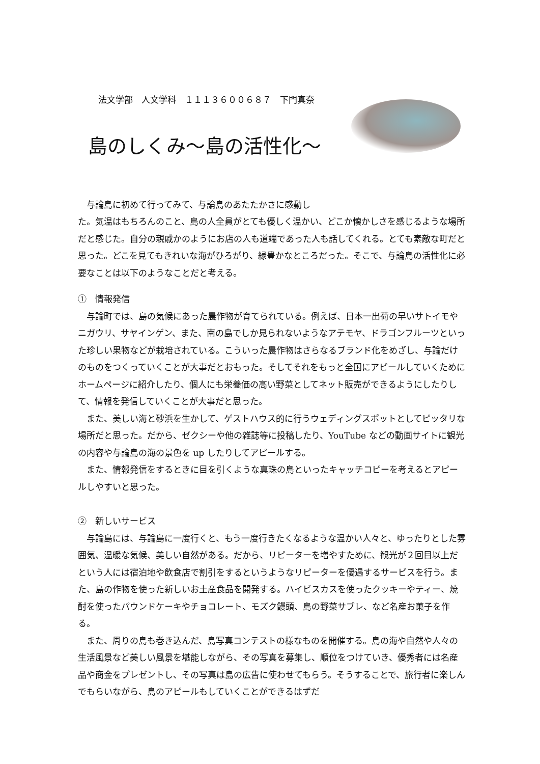法文学部　人文学科　１１１３６００６８７　下門真奈
島のしくみ～島の活性化～
与論島に初めて行ってみて、与論島のあたたかさに感動し
た。気温はもちろんのこと、島の人全員がとても優しく温かい、どこか懐かしさを感じるような場所だと感じた。自分の親戚かのようにお店の人も道端であった人も話してくれる。とても素敵な町だと思った。どこを見てもきれいな海がひろがり、緑豊かなところだった。そこで、与論島の活性化に必要なことは以下のようなことだと考える。
①　情報発信
与論町では、島の気候にあった農作物が育てられている。例えば、日本一出荷の早いサトイモやニガウリ、サヤインゲン、また、南の島でしか見られないようなアテモヤ、ドラゴンフルーツといった珍しい果物などが栽培されている。こういった農作物はさらなるブランド化をめざし、与論だけのものをつくっていくことが大事だとおもった。そしてそれをもっと全国にアピールしていくためにホームページに紹介したり、個人にも栄養価の高い野菜としてネット販売ができるようにしたりして、情報を発信していくことが大事だと思った。
また、美しい海と砂浜を生かして、ゲストハウス的に行うウェディングスポットとしてピッタリな場所だと思った。だから、ゼクシーや他の雑誌等に投稿したり、YouTube などの動画サイトに観光の内容や与論島の海の景色を up したりしてアピールする。
また、情報発信をするときに目を引くような真珠の島といったキャッチコピーを考えるとアピールしやすいと思った。
②　新しいサービス
与論島には、与論島に一度行くと、もう一度行きたくなるような温かい人々と、ゆったりとした雰囲気、温暖な気候、美しい自然がある。だから、リピーターを増やすために、観光が２回目以上だという人には宿泊地や飲食店で割引をするというようなリピーターを優遇するサービスを行う。また、島の作物を使った新しいお土産食品を開発する。ハイビスカスを使ったクッキーやティー、焼酎を使ったパウンドケーキやチョコレート、モズク饅頭、島の野菜サブレ、など名産お菓子を作る。
また、周りの島も巻き込んだ、島写真コンテストの様なものを開催する。島の海や自然や人々の生活風景など美しい風景を堪能しながら、その写真を募集し、順位をつけていき、優秀者には名産品や商金をプレゼントし、その写真は島の広告に使わせてもらう。そうすることで、旅行者に楽しんでもらいながら、島のアピールもしていくことができるはずだ